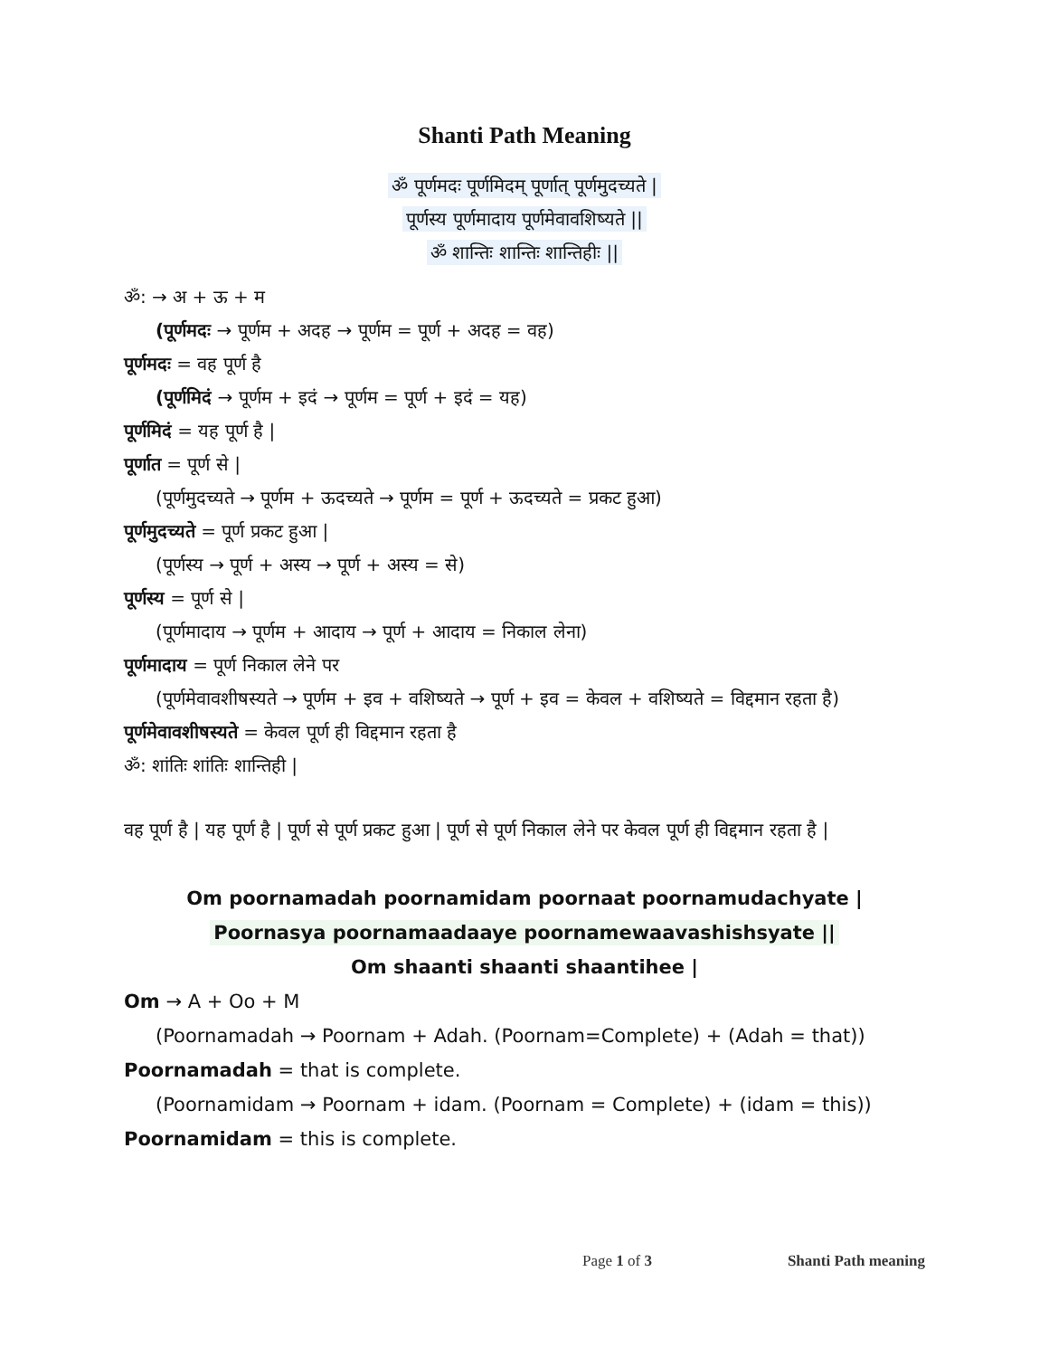Shanti Path Meaning
ॐ पूर्णमदः पूर्णमिदम् पूर्णात् पूर्णमुदच्यते |
पूर्णस्य पूर्णमादाय पूर्णमेवावशिष्यते ||
ॐ शान्तिः शान्तिः शान्तिहीः ||
ॐ: → अ + ऊ + म
(पूर्णमदः → पूर्णम + अदह → पूर्णम = पूर्ण + अदह = वह)
पूर्णमदः = वह पूर्ण है
(पूर्णमिदं → पूर्णम + इदं → पूर्णम = पूर्ण + इदं = यह)
पूर्णमिदं = यह पूर्ण है |
पूर्णात = पूर्ण से |
(पूर्णमुदच्यते → पूर्णम + ऊदच्यते → पूर्णम = पूर्ण + ऊदच्यते = प्रकट हुआ)
पूर्णमुदच्यते = पूर्ण प्रकट हुआ |
(पूर्णस्य → पूर्ण + अस्य → पूर्ण + अस्य = से)
पूर्णस्य = पूर्ण से |
(पूर्णमादाय → पूर्णम + आदाय → पूर्ण + आदाय = निकाल लेना)
पूर्णमादाय = पूर्ण निकाल लेने पर
(पूर्णमेवावशीषस्यते → पूर्णम + इव + वशिष्यते → पूर्ण + इव = केवल + वशिष्यते = विद्दमान रहता है)
पूर्णमेवावशीषस्यते = केवल पूर्ण ही विद्दमान रहता है
ॐ: शांतिः शांतिः शान्तिही |
वह पूर्ण है | यह पूर्ण है | पूर्ण से पूर्ण प्रकट हुआ | पूर्ण से पूर्ण निकाल लेने पर केवल पूर्ण ही विद्दमान रहता है |
Om poornamadah poornamidam poornaat poornamudachyate |
Poornasya poornamaadaaye poornamewaavashishsyate ||
Om shaanti shaanti shaantihee |
Om → A + Oo + M
(Poornamadah → Poornam + Adah. (Poornam=Complete) + (Adah = that))
Poornamadah = that is complete.
(Poornamidam → Poornam + idam. (Poornam = Complete) + (idam = this))
Poornamidam = this is complete.
Page 1 of 3 Shanti Path meaning